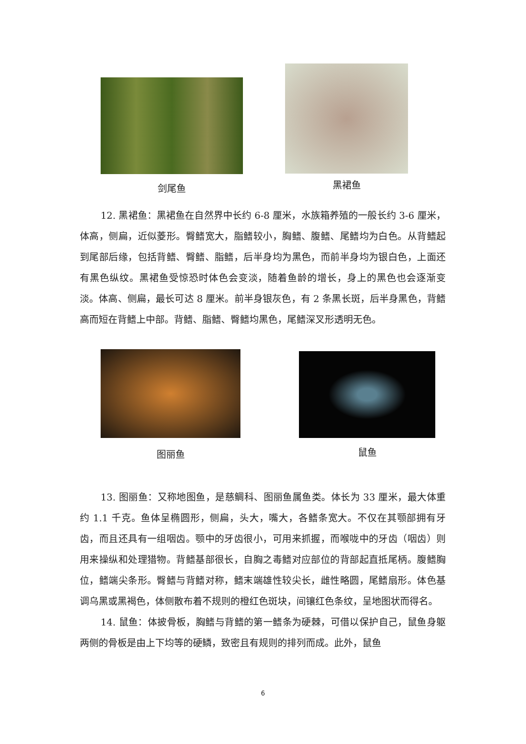剑尾鱼
黑裙鱼
12. 黑裙鱼：黑裙鱼在自然界中长约 6-8 厘米，水族箱养殖的一般长约 3-6 厘米，体高，侧扁，近似菱形。臀鳍宽大，脂鳍较小，胸鳍、腹鳍、尾鳍均为白色。从背鳍起到尾部后缘，包括背鳍、臀鳍、脂鳍，后半身均为黑色，而前半身均为银白色，上面还有黑色纵纹。黑裙鱼受惊恐时体色会变淡，随着鱼龄的增长，身上的黑色也会逐渐变淡。体高、侧扁，最长可达 8 厘米。前半身银灰色，有 2 条黑长斑，后半身黑色，背鳍高而短在背鳍上中部。背鳍、脂鳍、臀鳍均黑色，尾鳍深叉形透明无色。
图丽鱼 鼠鱼
13. 图丽鱼：又称地图鱼，是慈鲷科、图丽鱼属鱼类。体长为 33 厘米，最大体重约 1.1 千克。鱼体呈椭圆形，侧扁，头大，嘴大，各鳍条宽大。不仅在其颚部拥有牙齿，而且还具有一组咽齿。颚中的牙齿很小，可用来抓握，而喉咙中的牙齿（咽齿）则用来操纵和处理猎物。背鳍基部很长，自胸之毒鳍对应部位的背部起直抵尾柄。腹鳍胸位，鳍端尖条形。臀鳍与背鳍对称，鳍末端雄性较尖长，雌性略圆，尾鳍扇形。体色基调乌黑或黑褐色，体侧散布着不规则的橙红色斑块，间镶红色条纹，呈地图状而得名。
14. 鼠鱼：体披骨板，胸鳍与背鳍的第一鳍条为硬棘，可借以保护自己，鼠鱼身躯两侧的骨板是由上下均等的硬鳞，致密且有规则的排列而成。此外，鼠鱼
6